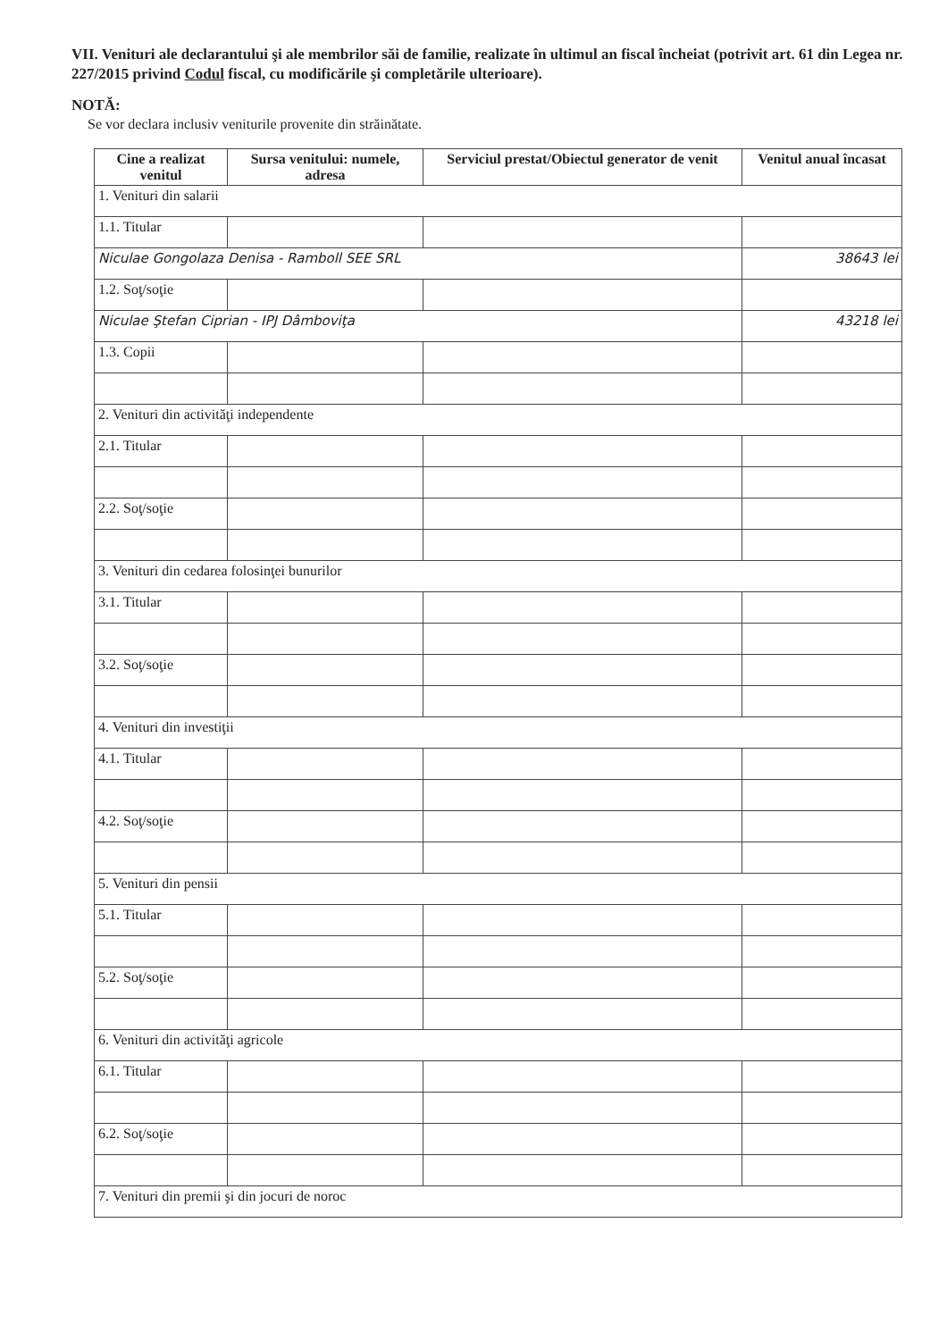VII. Venituri ale declarantului şi ale membrilor săi de familie, realizate în ultimul an fiscal încheiat (potrivit art. 61 din Legea nr. 227/2015 privind Codul fiscal, cu modificările şi completările ulterioare).
NOTĂ:
Se vor declara inclusiv veniturile provenite din străinătate.
| Cine a realizat venitul | Sursa venitului: numele, adresa | Serviciul prestat/Obiectul generator de venit | Venitul anual încasat |
| --- | --- | --- | --- |
| 1. Venituri din salarii | | | |
| 1.1. Titular | | | |
| Niculae Gongolaza Denisa - Ramboll SEE SRL | | | 38643 lei |
| 1.2. Soţ/soţie | | | |
| Niculae Ştefan Ciprian - IPJ Dâmboviţa | | | 43218 lei |
| 1.3. Copii | | | |
| 2. Venituri din activităţi independente | | | |
| 2.1. Titular | | | |
| 2.2. Soţ/soţie | | | |
| 3. Venituri din cedarea folosinţei bunurilor | | | |
| 3.1. Titular | | | |
| 3.2. Soţ/soţie | | | |
| 4. Venituri din investiţii | | | |
| 4.1. Titular | | | |
| 4.2. Soţ/soţie | | | |
| 5. Venituri din pensii | | | |
| 5.1. Titular | | | |
| 5.2. Soţ/soţie | | | |
| 6. Venituri din activităţi agricole | | | |
| 6.1. Titular | | | |
| 6.2. Soţ/soţie | | | |
| 7. Venituri din premii şi din jocuri de noroc | | | |